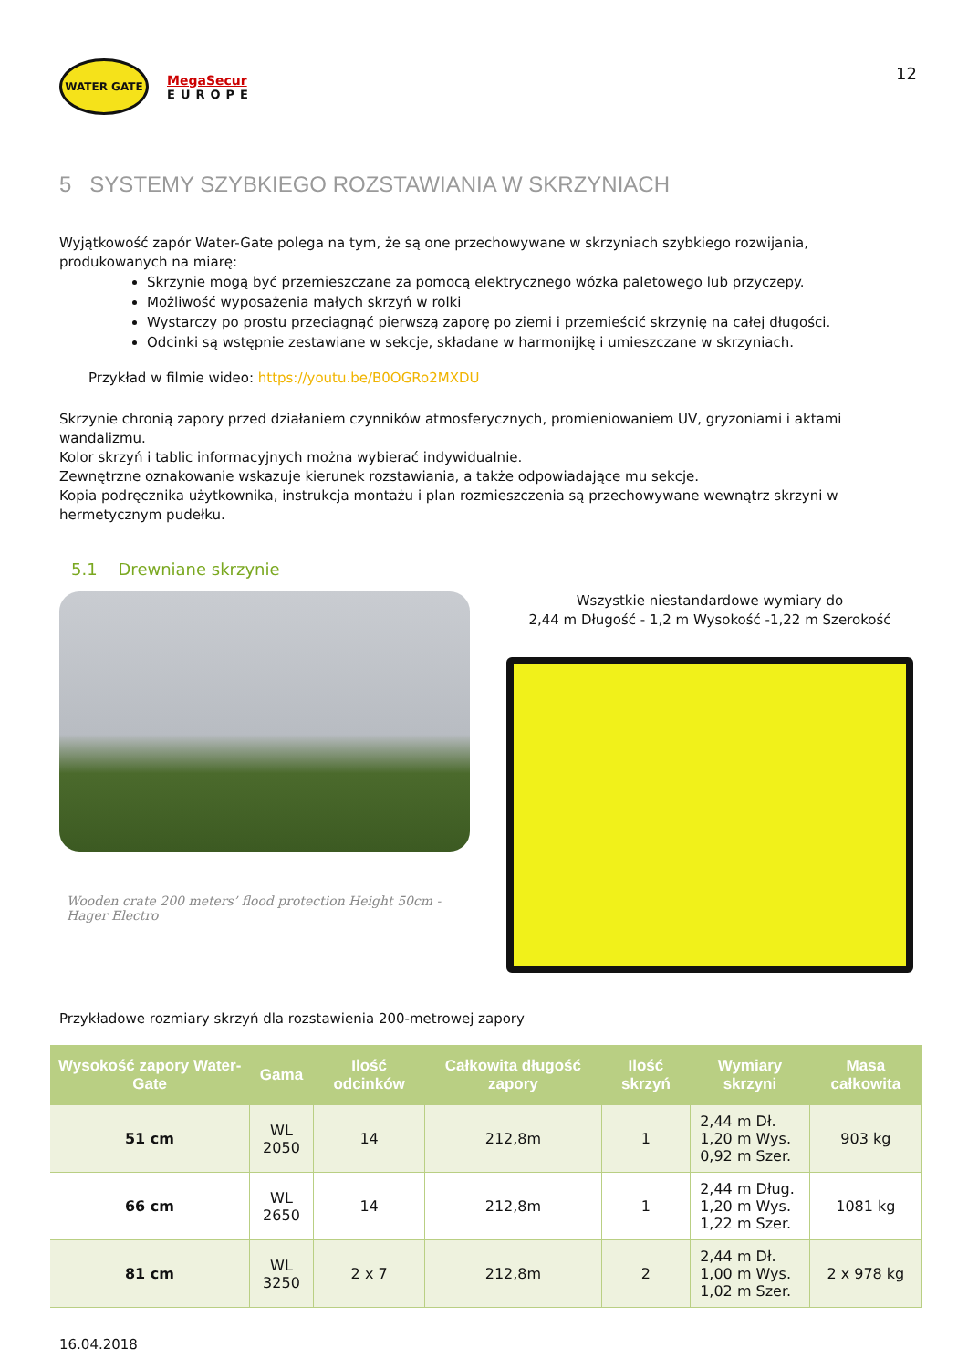WATER GATE
MegaSecur
EUROPE
12
5 SYSTEMY SZYBKIEGO ROZSTAWIANIA W SKRZYNIACH
Wyjątkowość zapór Water-Gate polega na tym, że są one przechowywane w skrzyniach szybkiego rozwijania, produkowanych na miarę:
Skrzynie mogą być przemieszczane za pomocą elektrycznego wózka paletowego lub przyczepy.
Możliwość wyposażenia małych skrzyń w rolki
Wystarczy po prostu przeciągnąć pierwszą zaporę po ziemi i przemieścić skrzynię na całej długości.
Odcinki są wstępnie zestawiane w sekcje, składane w harmonijkę i umieszczane w skrzyniach.
Przykład w filmie wideo: https://youtu.be/B0OGRo2MXDU
Skrzynie chronią zapory przed działaniem czynników atmosferycznych, promieniowaniem UV, gryzoniami i aktami wandalizmu.
Kolor skrzyń i tablic informacyjnych można wybierać indywidualnie.
Zewnętrzne oznakowanie wskazuje kierunek rozstawiania, a także odpowiadające mu sekcje.
Kopia podręcznika użytkownika, instrukcja montażu i plan rozmieszczenia są przechowywane wewnątrz skrzyni w hermetycznym pudełku.
5.1 Drewniane skrzynie
Wooden crate 200 meters’ flood protection Height 50cm -
Hager Electro
Wszystkie niestandardowe wymiary do
2,44 m Długość - 1,2 m Wysokość -1,22 m Szerokość
Przykładowe rozmiary skrzyń dla rozstawienia 200-metrowej zapory
| Wysokość zapory Water-Gate | Gama | Ilość odcinków | Całkowita długość zapory | Ilość skrzyń | Wymiary skrzyni | Masa całkowita |
| --- | --- | --- | --- | --- | --- | --- |
| 51 cm | WL 2050 | 14 | 212,8m | 1 | 2,44 m Dł. 1,20 m Wys. 0,92 m Szer. | 903 kg |
| 66 cm | WL 2650 | 14 | 212,8m | 1 | 2,44 m Dług. 1,20 m Wys. 1,22 m Szer. | 1081 kg |
| 81 cm | WL 3250 | 2 x 7 | 212,8m | 2 | 2,44 m Dł. 1,00 m Wys. 1,02 m Szer. | 2 x 978 kg |
16.04.2018